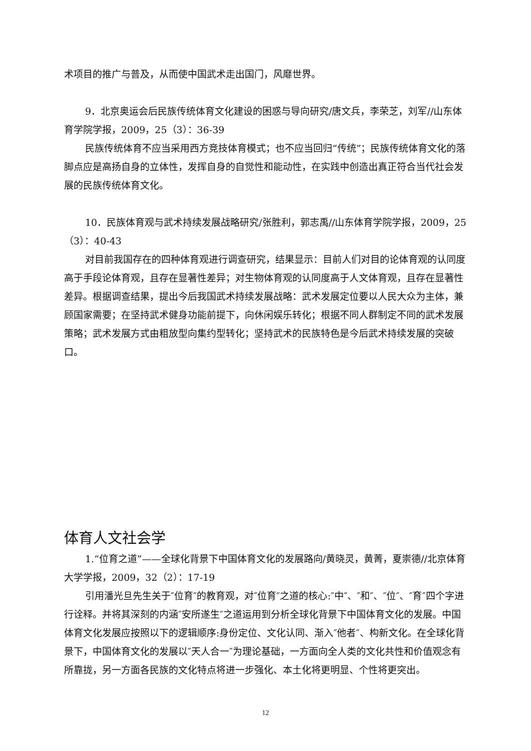术项目的推广与普及，从而使中国武术走出国门，风靡世界。
9．北京奥运会后民族传统体育文化建设的困惑与导向研究/唐文兵，李荣芝，刘军//山东体育学院学报，2009，25（3）：36-39
民族传统体育不应当采用西方竞技体育模式；也不应当回归“传统”；民族传统体育文化的落脚点应是高扬自身的立体性，发挥自身的自觉性和能动性，在实践中创造出真正符合当代社会发展的民族传统体育文化。
10．民族体育观与武术持续发展战略研究/张胜利，郭志禹//山东体育学院学报，2009，25（3）：40-43
对目前我国存在的四种体育观进行调查研究，结果显示：目前人们对目的论体育观的认同度高于手段论体育观，且存在显著性差异；对生物体育观的认同度高于人文体育观，且存在显著性差异。根据调查结果，提出今后我国武术持续发展战略：武术发展定位要以人民大众为主体，兼顾国家需要；在坚持武术健身功能前提下，向休闲娱乐转化；根据不同人群制定不同的武术发展策略；武术发展方式由粗放型向集约型转化；坚持武术的民族特色是今后武术持续发展的突破口。
体育人文社会学
1.“位育之道”——全球化背景下中国体育文化的发展路向/黄晓灵，黄菁，夏崇德//北京体育大学学报，2009，32（2）：17-19
引用潘光旦先生关于″位育″的教育观，对″位育″之道的核心:″中″、″和″、″位″、″育″四个字进行诠释。并将其深刻的内涵″安所遂生″之道运用到分析全球化背景下中国体育文化的发展。中国体育文化发展应按照以下的逻辑顺序:身份定位、文化认同、渐入″他者″、构新文化。在全球化背景下，中国体育文化的发展以″天人合一″为理论基础，一方面向全人类的文化共性和价值观念有所靠拢，另一方面各民族的文化特点将进一步强化、本土化将更明显、个性将更突出。
12